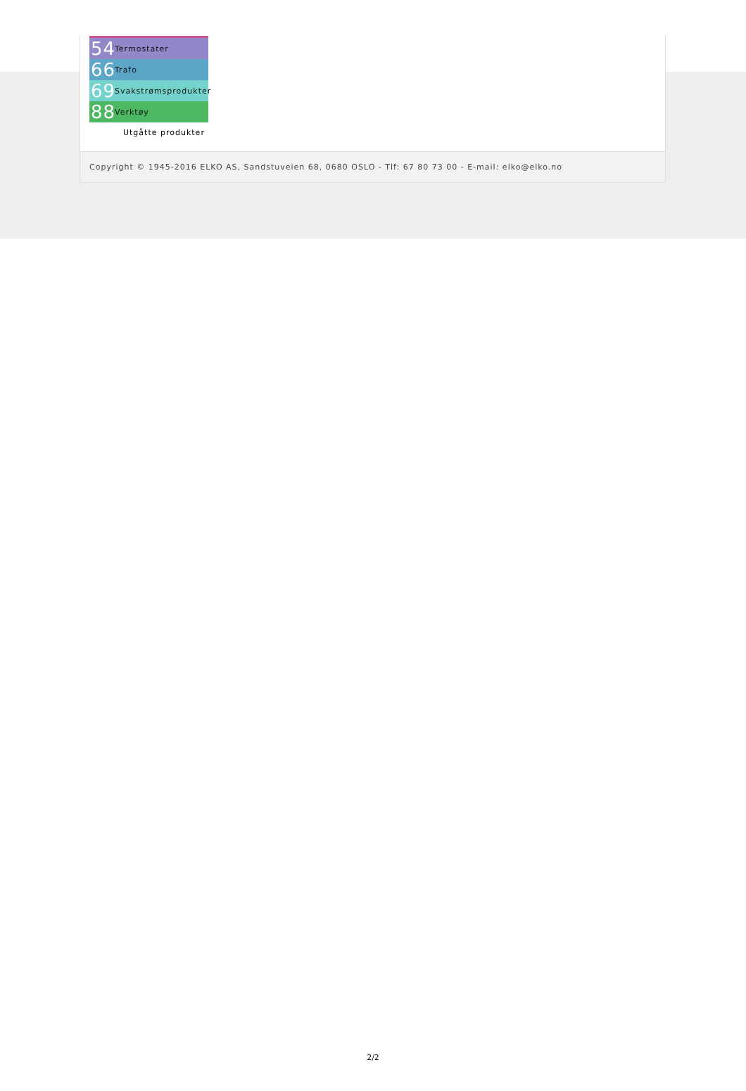54 Termostater
66 Trafo
69 Svakstrømsprodukter
88 Verktøy
Utgåtte produkter
Copyright © 1945-2016 ELKO AS, Sandstuveien 68, 0680 OSLO - Tlf: 67 80 73 00 - E-mail: elko@elko.no
2/2